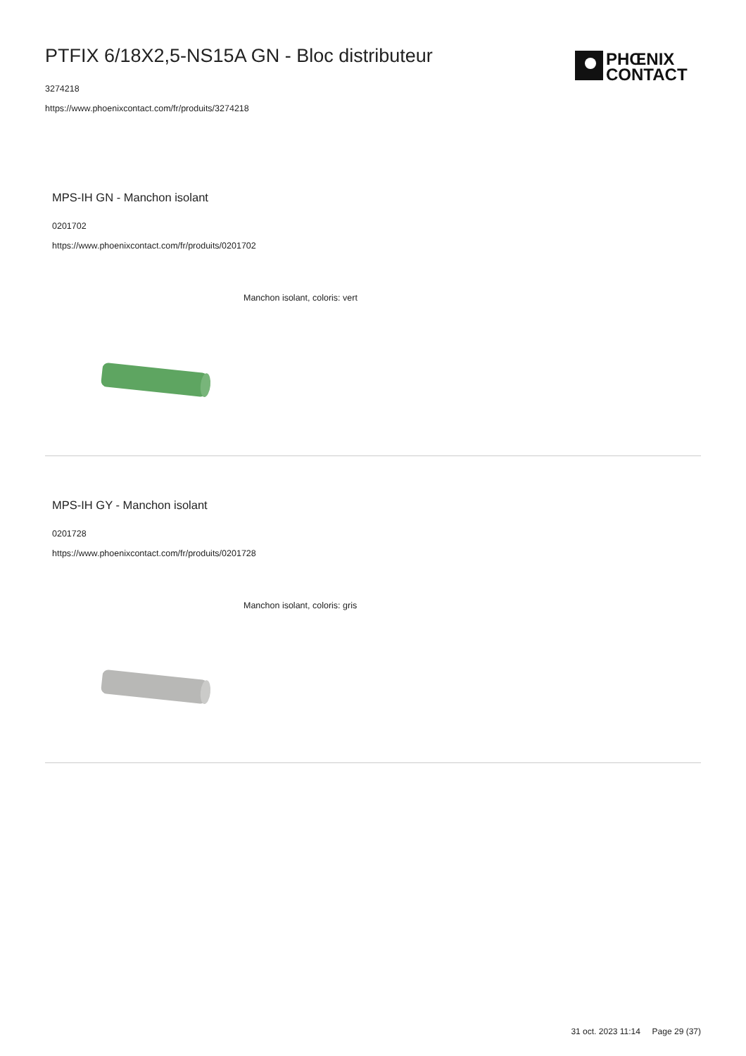PTFIX 6/18X2,5-NS15A GN - Bloc distributeur
3274218
https://www.phoenixcontact.com/fr/produits/3274218
PHŒNIX
CONTACT
MPS-IH GN - Manchon isolant
0201702
https://www.phoenixcontact.com/fr/produits/0201702
Manchon isolant, coloris: vert
MPS-IH GY - Manchon isolant
0201728
https://www.phoenixcontact.com/fr/produits/0201728
Manchon isolant, coloris: gris
31 oct. 2023 11:14 Page 29 (37)